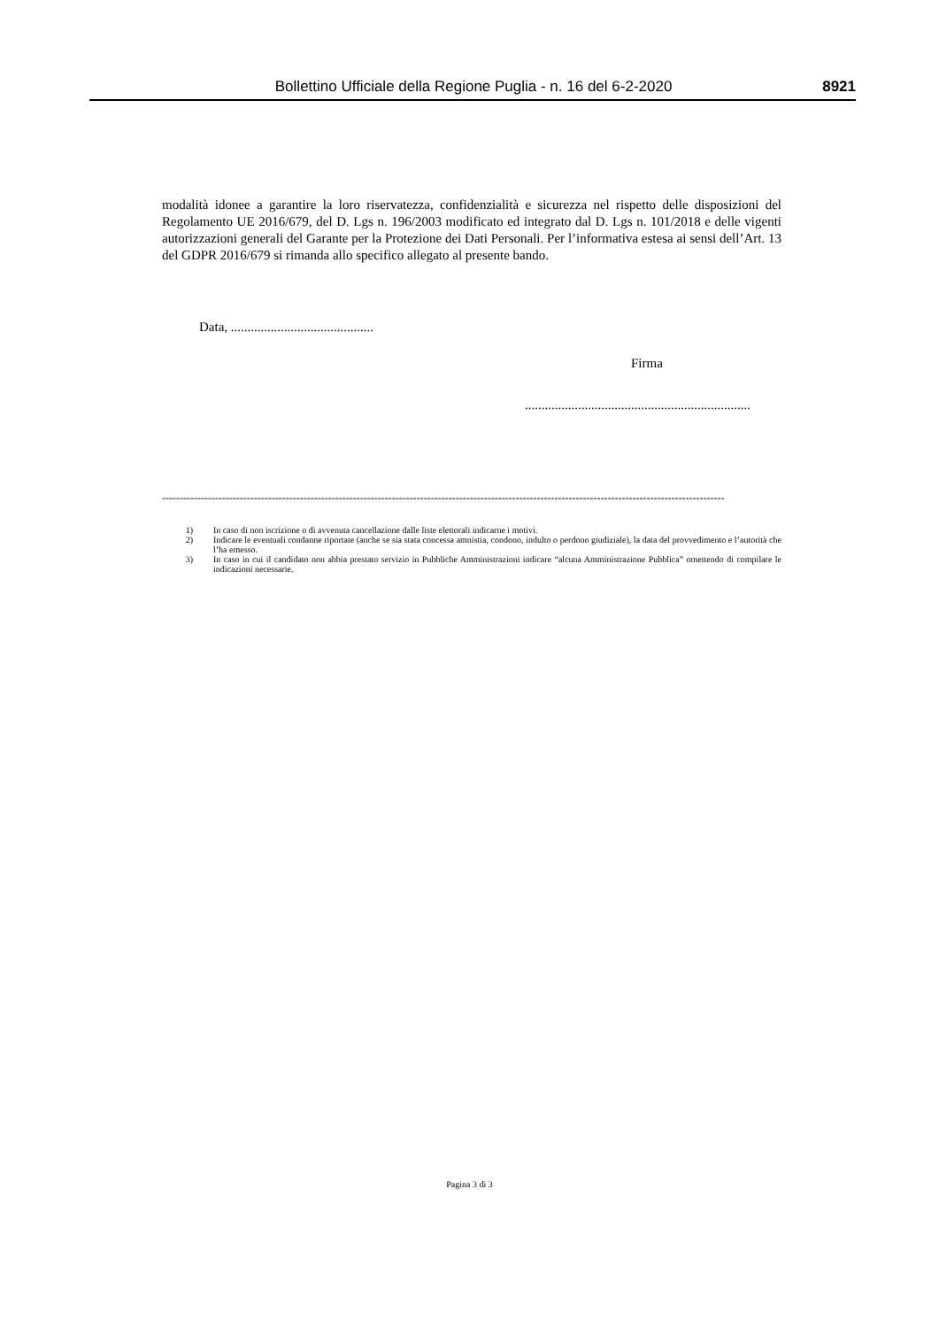Bollettino Ufficiale della Regione Puglia - n. 16 del 6-2-2020
8921
modalità idonee a garantire la loro riservatezza, confidenzialità e sicurezza nel rispetto delle disposizioni del Regolamento UE 2016/679, del D. Lgs n. 196/2003 modificato ed integrato dal D. Lgs n. 101/2018 e delle vigenti autorizzazioni generali del Garante per la Protezione dei Dati Personali. Per l’informativa estesa ai sensi dell’Art. 13 del GDPR 2016/679 si rimanda allo specifico allegato al presente bando.
Data, ...........................................
Firma
....................................................................
---------------------------------------------------------------------------------------------------------------------------------------------------------------
1) In caso di non iscrizione o di avvenuta cancellazione dalle liste elettorali indicarne i motivi.
2) Indicare le eventuali condanne riportate (anche se sia stata concessa amnistia, condono, indulto o perdono giudiziale), la data del provvedimento e l’autorità che l’ha emesso.
3) In caso in cui il candidato non abbia prestato servizio in Pubbliche Amministrazioni indicare “alcuna Amministrazione Pubblica” omettendo di compilare le indicazioni necessarie.
Pagina 3 di 3